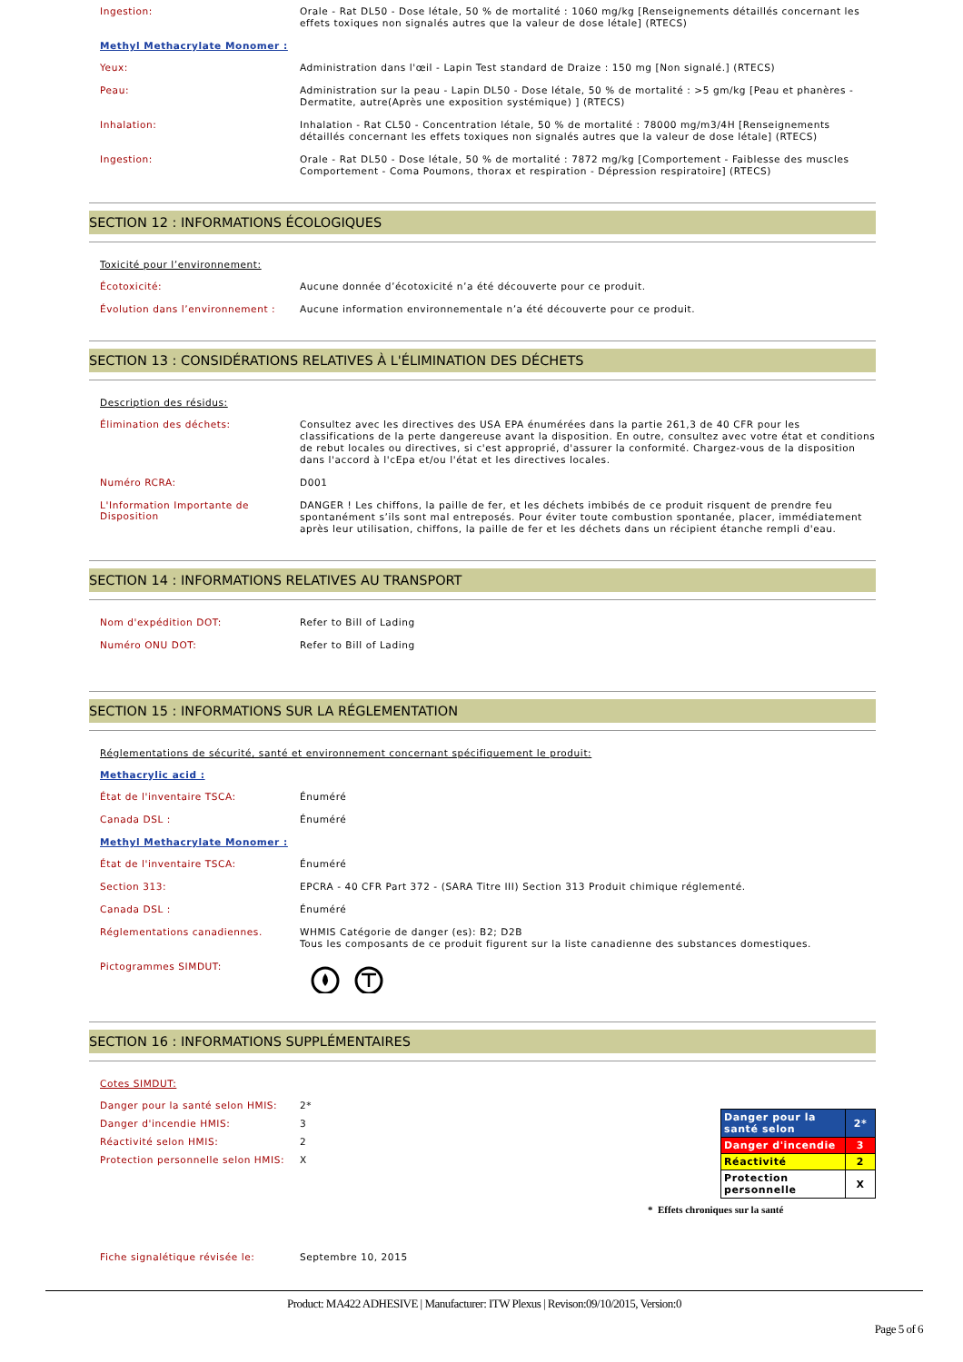Ingestion:
Orale - Rat DL50 - Dose létale, 50 % de mortalité : 1060 mg/kg [Renseignements détaillés concernant les effets toxiques non signalés autres que la valeur de dose létale] (RTECS)
Methyl Methacrylate Monomer :
Yeux:
Administration dans l'œil - Lapin Test standard de Draize : 150 mg [Non signalé.] (RTECS)
Peau:
Administration sur la peau - Lapin DL50 - Dose létale, 50 % de mortalité : >5 gm/kg [Peau et phanères - Dermatite, autre(Après une exposition systémique) ] (RTECS)
Inhalation:
Inhalation - Rat CL50 - Concentration létale, 50 % de mortalité : 78000 mg/m3/4H [Renseignements détaillés concernant les effets toxiques non signalés autres que la valeur de dose létale] (RTECS)
Ingestion:
Orale - Rat DL50 - Dose létale, 50 % de mortalité : 7872 mg/kg [Comportement - Faiblesse des muscles Comportement - Coma Poumons, thorax et respiration - Dépression respiratoire] (RTECS)
SECTION 12 : INFORMATIONS ÉCOLOGIQUES
Toxicité pour l’environnement:
Écotoxicité:
Aucune donnée d’écotoxicité n’a été découverte pour ce produit.
Évolution dans l’environnement :
Aucune information environnementale n’a été découverte pour ce produit.
SECTION 13 : CONSIDÉRATIONS RELATIVES À L'ÉLIMINATION DES DÉCHETS
Description des résidus:
Élimination des déchets:
Consultez avec les directives des USA EPA énumérées dans la partie 261,3 de 40 CFR pour les classifications de la perte dangereuse avant la disposition. En outre, consultez avec votre état et conditions de rebut locales ou directives, si c'est approprié, d'assurer la conformité. Chargez-vous de la disposition dans l'accord à l'cEpa et/ou l'état et les directives locales.
Numéro RCRA:
D001
L'Information Importante de Disposition
DANGER ! Les chiffons, la paille de fer, et les déchets imbibés de ce produit risquent de prendre feu spontanément s’ils sont mal entreposés. Pour éviter toute combustion spontanée, placer, immédiatement après leur utilisation, chiffons, la paille de fer et les déchets dans un récipient étanche rempli d'eau.
SECTION 14 : INFORMATIONS RELATIVES AU TRANSPORT
Nom d'expédition DOT:
Refer to Bill of Lading
Numéro ONU DOT:
Refer to Bill of Lading
SECTION 15 : INFORMATIONS SUR LA RÉGLEMENTATION
Réglementations de sécurité, santé et environnement concernant spécifiquement le produit:
Methacrylic acid :
État de l'inventaire TSCA:
Énuméré
Canada DSL :
Énuméré
Methyl Methacrylate Monomer :
État de l'inventaire TSCA:
Énuméré
Section 313:
EPCRA - 40 CFR Part 372 - (SARA Titre III) Section 313 Produit chimique réglementé.
Canada DSL :
Énuméré
Réglementations canadiennes.
WHMIS Catégorie de danger (es): B2; D2B
Tous les composants de ce produit figurent sur la liste canadienne des substances domestiques.
Pictogrammes SIMDUT:
SECTION 16 : INFORMATIONS SUPPLÉMENTAIRES
Cotes SIMDUT:
Danger pour la santé selon HMIS:
2*
Danger d'incendie HMIS: 3
Réactivité selon HMIS: 2
Protection personnelle selon HMIS:
X
| Danger pour la santé selon | 2* |
| Danger d'incendie | 3 |
| Réactivité | 2 |
| Protection personnelle | X |
* Effets chroniques sur la santé
Fiche signalétique révisée le:
Septembre 10, 2015
Product: MA422 ADHESIVE | Manufacturer: ITW Plexus | Revison:09/10/2015, Version:0
Page 5 of 6